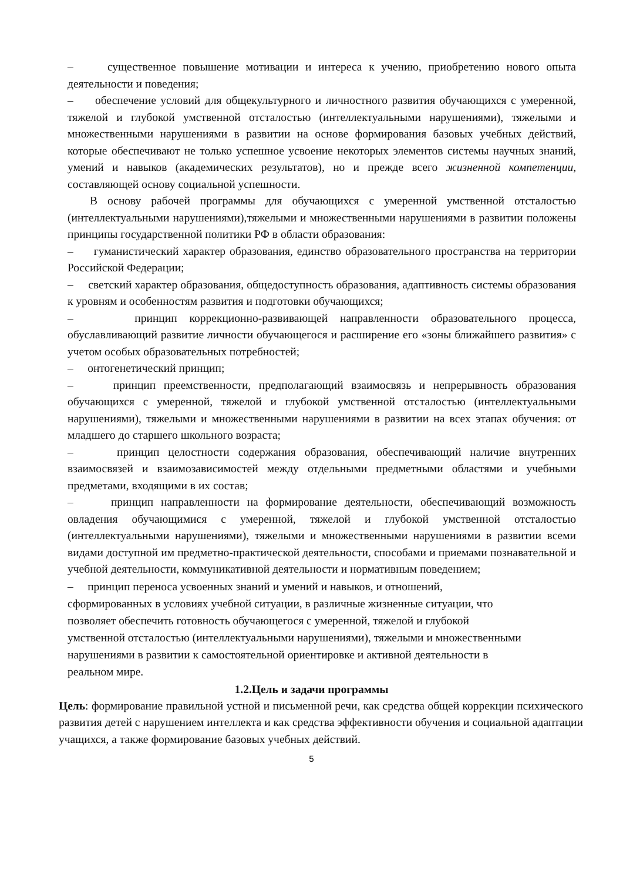– существенное повышение мотивации и интереса к учению, приобретению нового опыта деятельности и поведения;
– обеспечение условий для общекультурного и личностного развития обучающихся с умеренной, тяжелой и глубокой умственной отсталостью (интеллектуальными нарушениями), тяжелыми и множественными нарушениями в развитии на основе формирования базовых учебных действий, которые обеспечивают не только успешное усвоение некоторых элементов системы научных знаний, умений и навыков (академических результатов), но и прежде всего жизненной компетенции, составляющей основу социальной успешности.
В основу рабочей программы для обучающихся с умеренной умственной отсталостью (интеллектуальными нарушениями),тяжелыми и множественными нарушениями в развитии положены принципы государственной политики РФ в области образования:
– гуманистический характер образования, единство образовательного пространства на территории Российской Федерации;
– светский характер образования, общедоступность образования, адаптивность системы образования к уровням и особенностям развития и подготовки обучающихся;
– принцип коррекционно-развивающей направленности образовательного процесса, обуславливающий развитие личности обучающегося и расширение его «зоны ближайшего развития» с учетом особых образовательных потребностей;
– онтогенетический принцип;
– принцип преемственности, предполагающий взаимосвязь и непрерывность образования обучающихся с умеренной, тяжелой и глубокой умственной отсталостью (интеллектуальными нарушениями), тяжелыми и множественными нарушениями в развитии на всех этапах обучения: от младшего до старшего школьного возраста;
– принцип целостности содержания образования, обеспечивающий наличие внутренних взаимосвязей и взаимозависимостей между отдельными предметными областями и учебными предметами, входящими в их состав;
– принцип направленности на формирование деятельности, обеспечивающий возможность овладения обучающимися с умеренной, тяжелой и глубокой умственной отсталостью (интеллектуальными нарушениями), тяжелыми и множественными нарушениями в развитии всеми видами доступной им предметно-практической деятельности, способами и приемами познавательной и учебной деятельности, коммуникативной деятельности и нормативным поведением;
– принцип переноса усвоенных знаний и умений и навыков, и отношений,
сформированных в условиях учебной ситуации, в различные жизненные ситуации, что
позволяет обеспечить готовность обучающегося с умеренной, тяжелой и глубокой
умственной отсталостью (интеллектуальными нарушениями), тяжелыми и множественными
нарушениями в развитии к самостоятельной ориентировке и активной деятельности в
реальном мире.
1.2.Цель и задачи программы
Цель: формирование правильной устной и письменной речи, как средства общей коррекции психического развития детей с нарушением интеллекта и как средства эффективности обучения и социальной адаптации учащихся, а также формирование базовых учебных действий.
5